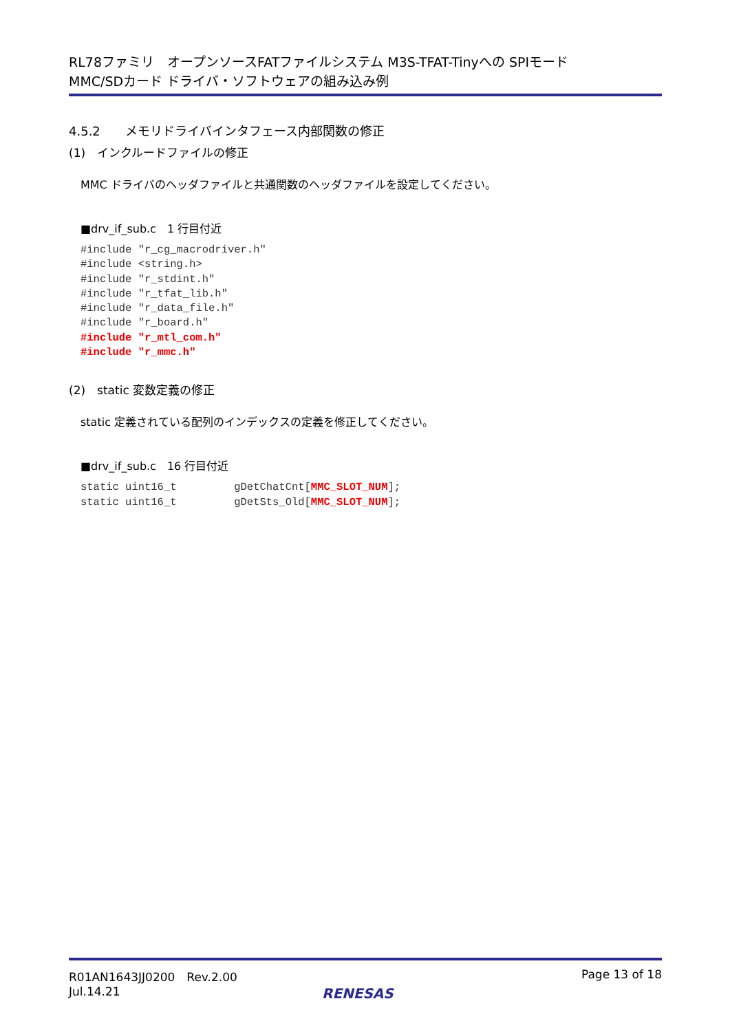RL78ファミリ　オープンソースFATファイルシステム M3S-TFAT-Tinyへの SPIモード
MMC/SDカード ドライバ・ソフトウェアの組み込み例
4.5.2　　メモリドライバインタフェース内部関数の修正
(1)　インクルードファイルの修正
MMC ドライバのヘッダファイルと共通関数のヘッダファイルを設定してください。
■drv_if_sub.c　1 行目付近
#include "r_cg_macrodriver.h"
#include <string.h>
#include "r_stdint.h"
#include "r_tfat_lib.h"
#include "r_data_file.h"
#include "r_board.h"
#include "r_mtl_com.h"
#include "r_mmc.h"
(2)　static 変数定義の修正
static 定義されている配列のインデックスの定義を修正してください。
■drv_if_sub.c　16 行目付近
static uint16_t         gDetChatCnt[MMC_SLOT_NUM];
static uint16_t         gDetSts_Old[MMC_SLOT_NUM];
R01AN1643JJ0200　Rev.2.00
Jul.14.21
Page 13 of 18
RENESAS